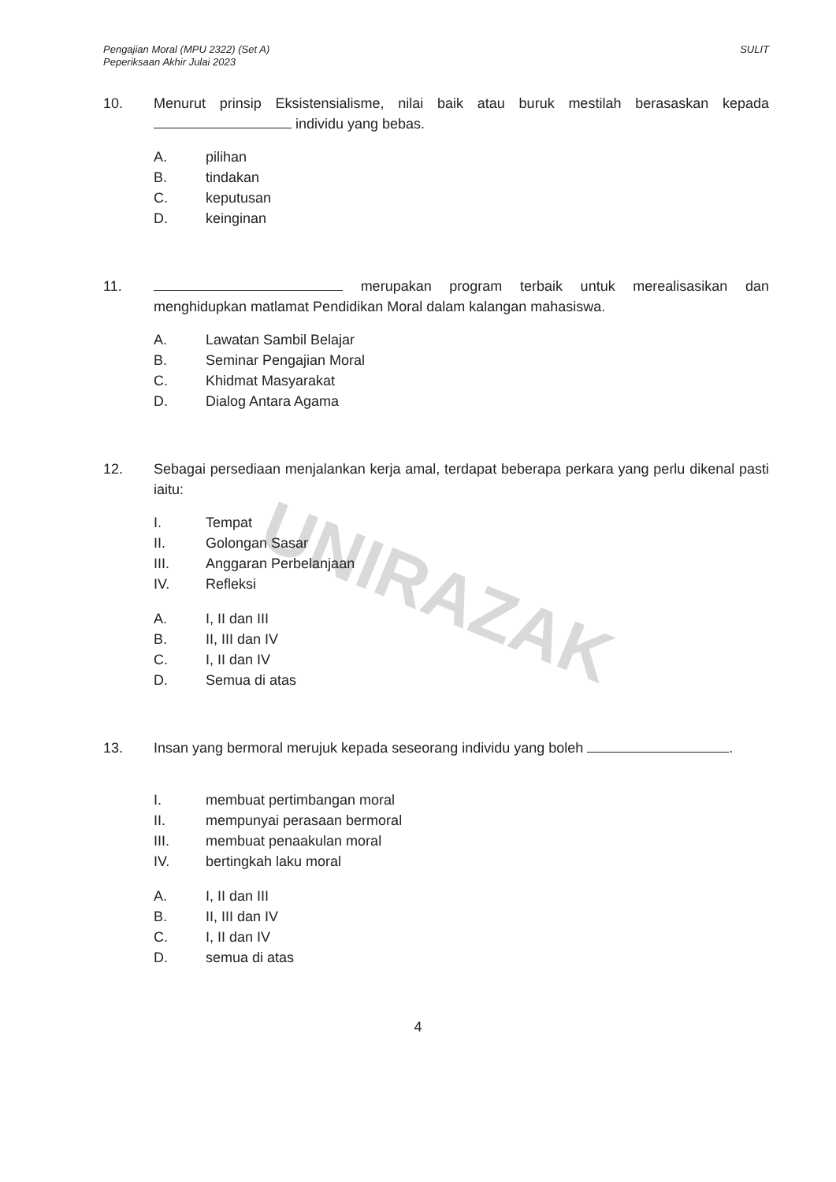UNIRAZAK
Pengajian Moral (MPU 2322) (Set A)
Peperiksaan Akhir Julai 2023
SULIT
10. Menurut prinsip Eksistensialisme, nilai baik atau buruk mestilah berasaskan kepada individu yang bebas.
A. pilihan
B. tindakan
C. keputusan
D. keinginan
11. merupakan program terbaik untuk merealisasikan dan menghidupkan matlamat Pendidikan Moral dalam kalangan mahasiswa.
A. Lawatan Sambil Belajar
B. Seminar Pengajian Moral
C. Khidmat Masyarakat
D. Dialog Antara Agama
12. Sebagai persediaan menjalankan kerja amal, terdapat beberapa perkara yang perlu dikenal pasti iaitu:
I. Tempat
II. Golongan Sasar
III. Anggaran Perbelanjaan
IV. Refleksi
A. I, II dan III
B. II, III dan IV
C. I, II dan IV
D. Semua di atas
13. Insan yang bermoral merujuk kepada seseorang individu yang boleh .
I. membuat pertimbangan moral
II. mempunyai perasaan bermoral
III. membuat penaakulan moral
IV. bertingkah laku moral
A. I, II dan III
B. II, III dan IV
C. I, II dan IV
D. semua di atas
4